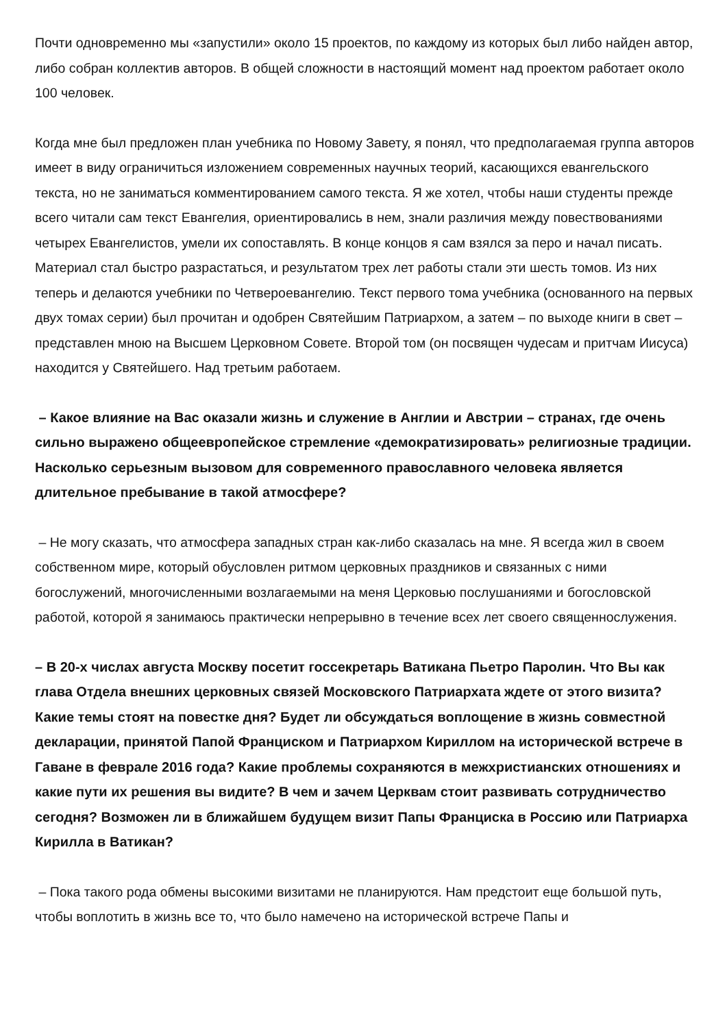Почти одновременно мы «запустили» около 15 проектов, по каждому из которых был либо найден автор, либо собран коллектив авторов. В общей сложности в настоящий момент над проектом работает около 100 человек.
Когда мне был предложен план учебника по Новому Завету, я понял, что предполагаемая группа авторов имеет в виду ограничиться изложением современных научных теорий, касающихся евангельского текста, но не заниматься комментированием самого текста. Я же хотел, чтобы наши студенты прежде всего читали сам текст Евангелия, ориентировались в нем, знали различия между повествованиями четырех Евангелистов, умели их сопоставлять. В конце концов я сам взялся за перо и начал писать. Материал стал быстро разрастаться, и результатом трех лет работы стали эти шесть томов. Из них теперь и делаются учебники по Четвероевангелию. Текст первого тома учебника (основанного на первых двух томах серии) был прочитан и одобрен Святейшим Патриархом, а затем – по выходе книги в свет – представлен мною на Высшем Церковном Совете. Второй том (он посвящен чудесам и притчам Иисуса) находится у Святейшего. Над третьим работаем.
– Какое влияние на Вас оказали жизнь и служение в Англии и Австрии – странах, где очень сильно выражено общеевропейское стремление «демократизировать» религиозные традиции. Насколько серьезным вызовом для современного православного человека является длительное пребывание в такой атмосфере?
– Не могу сказать, что атмосфера западных стран как-либо сказалась на мне. Я всегда жил в своем собственном мире, который обусловлен ритмом церковных праздников и связанных с ними богослужений, многочисленными возлагаемыми на меня Церковью послушаниями и богословской работой, которой я занимаюсь практически непрерывно в течение всех лет своего священнослужения.
– В 20-х числах августа Москву посетит госсекретарь Ватикана Пьетро Паролин. Что Вы как глава Отдела внешних церковных связей Московского Патриархата ждете от этого визита? Какие темы стоят на повестке дня? Будет ли обсуждаться воплощение в жизнь совместной декларации, принятой Папой Франциском и Патриархом Кириллом на исторической встрече в Гаване в феврале 2016 года? Какие проблемы сохраняются в межхристианских отношениях и какие пути их решения вы видите? В чем и зачем Церквам стоит развивать сотрудничество сегодня? Возможен ли в ближайшем будущем визит Папы Франциска в Россию или Патриарха Кирилла в Ватикан?
– Пока такого рода обмены высокими визитами не планируются. Нам предстоит еще большой путь, чтобы воплотить в жизнь все то, что было намечено на исторической встрече Папы и